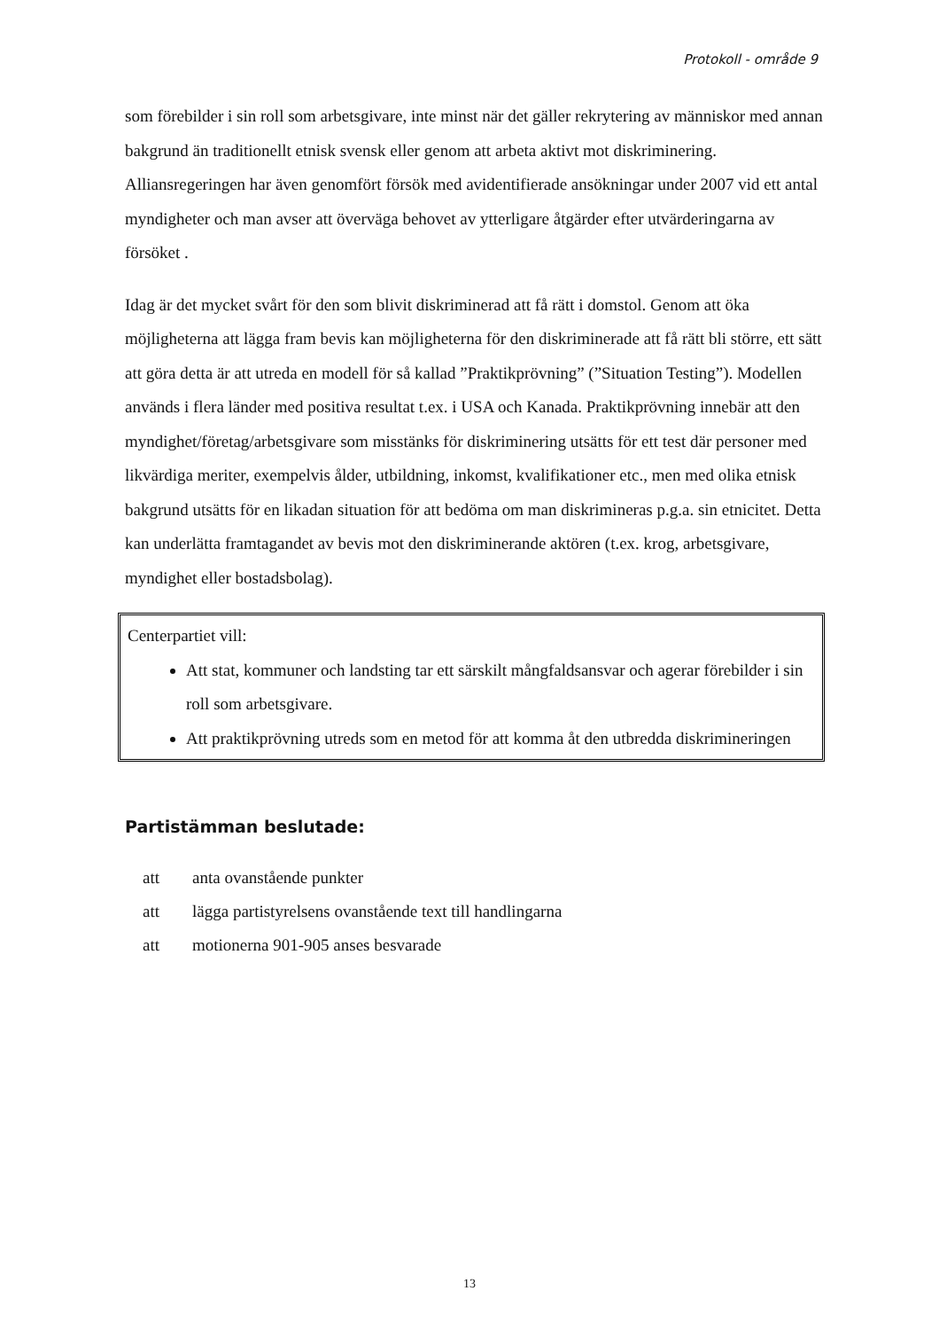Protokoll - område 9
som förebilder i sin roll som arbetsgivare, inte minst när det gäller rekrytering av människor med annan bakgrund än traditionellt etnisk svensk eller genom att arbeta aktivt mot diskriminering. Alliansregeringen har även genomfört försök med avidentifierade ansökningar under 2007 vid ett antal myndigheter och man avser att överväga behovet av ytterligare åtgärder efter utvärderingarna av försöket .
Idag är det mycket svårt för den som blivit diskriminerad att få rätt i domstol. Genom att öka möjligheterna att lägga fram bevis kan möjligheterna för den diskriminerade att få rätt bli större, ett sätt att göra detta är att utreda en modell för så kallad ”Praktikprövning” (”Situation Testing”). Modellen används i flera länder med positiva resultat t.ex. i USA och Kanada. Praktikprövning innebär att den myndighet/företag/arbetsgivare som misstänks för diskriminering utsätts för ett test där personer med likvärdiga meriter, exempelvis ålder, utbildning, inkomst, kvalifikationer etc., men med olika etnisk bakgrund utsätts för en likadan situation för att bedöma om man diskrimineras p.g.a. sin etnicitet. Detta kan underlätta framtagandet av bevis mot den diskriminerande aktören (t.ex. krog, arbetsgivare, myndighet eller bostadsbolag).
Centerpartiet vill:
Att stat, kommuner och landsting tar ett särskilt mångfaldsansvar och agerar förebilder i sin roll som arbetsgivare.
Att praktikprövning utreds som en metod för att komma åt den utbredda diskrimineringen
Partistämman beslutade:
att anta ovanstående punkter
att lägga partistyrelsens ovanstående text till handlingarna
att motionerna 901-905 anses besvarade
13